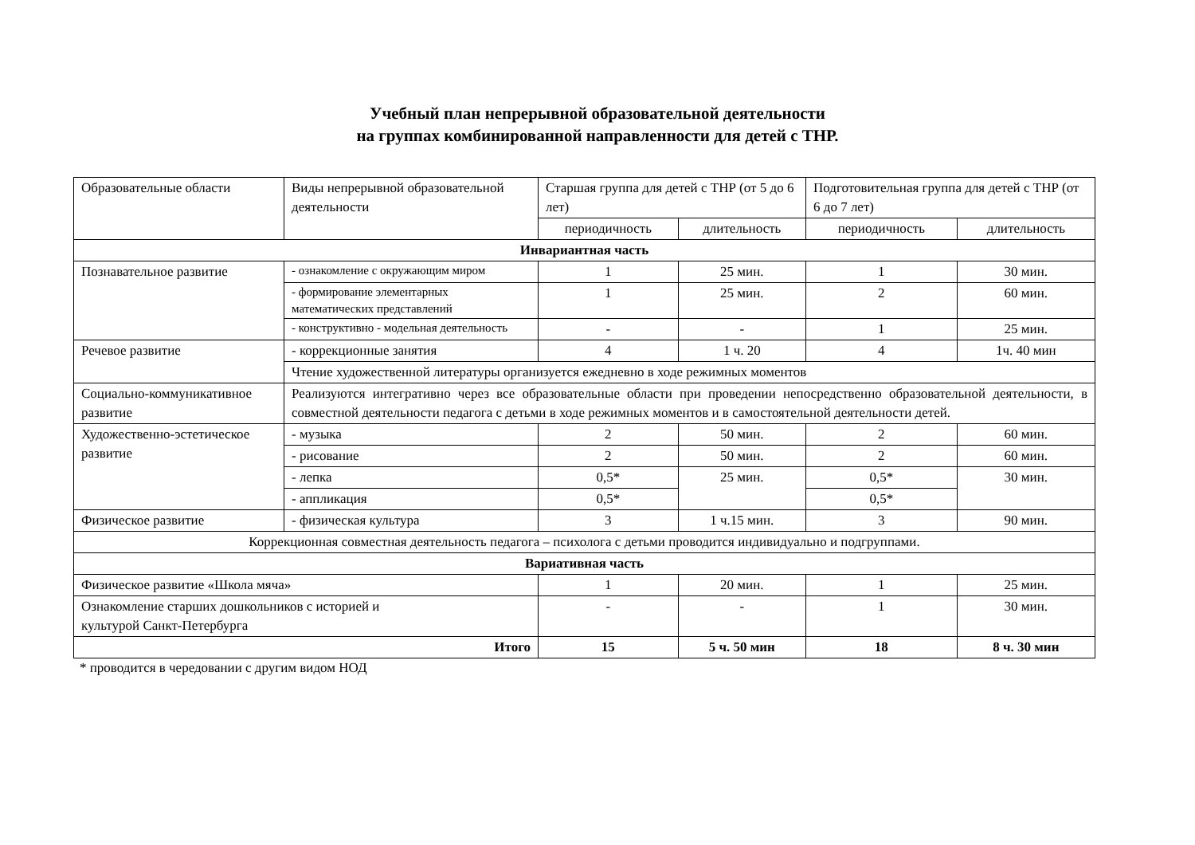Учебный план непрерывной образовательной деятельности
на группах комбинированной направленности для детей с ТНР.
| Образовательные области | Виды непрерывной образовательной деятельности | Старшая группа для детей с ТНР (от 5 до 6 лет) | | Подготовительная группа для детей с ТНР (от 6 до 7 лет) | |
| --- | --- | --- | --- | --- | --- |
| | | периодичность | длительность | периодичность | длительность |
| Инвариантная часть | | | | | |
| Познавательное развитие | - ознакомление с окружающим миром | 1 | 25 мин. | 1 | 30 мин. |
| | - формирование элементарных математических представлений | 1 | 25 мин. | 2 | 60 мин. |
| | - конструктивно - модельная деятельность | - | - | 1 | 25 мин. |
| Речевое развитие | - коррекционные занятия | 4 | 1 ч. 20 | 4 | 1ч. 40 мин |
| | Чтение художественной литературы организуется ежедневно в ходе режимных моментов | | | | |
| Социально-коммуникативное развитие | Реализуются интегративно через все образовательные области при проведении непосредственно образовательной деятельности, в совместной деятельности педагога с детьми в ходе режимных моментов и в самостоятельной деятельности детей. | | | | |
| Художественно-эстетическое развитие | - музыка | 2 | 50 мин. | 2 | 60 мин. |
| | - рисование | 2 | 50 мин. | 2 | 60 мин. |
| | - лепка | 0,5* | 25 мин. | 0,5* | 30 мин. |
| | - аппликация | 0,5* | | 0,5* | |
| Физическое развитие | - физическая культура | 3 | 1 ч.15 мин. | 3 | 90 мин. |
| Коррекционная совместная деятельность педагога – психолога с детьми проводится индивидуально и подгруппами. | | | | | |
| Вариативная часть | | | | | |
| Физическое развитие «Школа мяча» | | 1 | 20 мин. | 1 | 25 мин. |
| Ознакомление старших дошкольников с историей и культурой Санкт-Петербурга | | - | - | 1 | 30 мин. |
| Итого | | 15 | 5 ч. 50 мин | 18 | 8 ч. 30 мин |
* проводится в чередовании с другим видом НОД